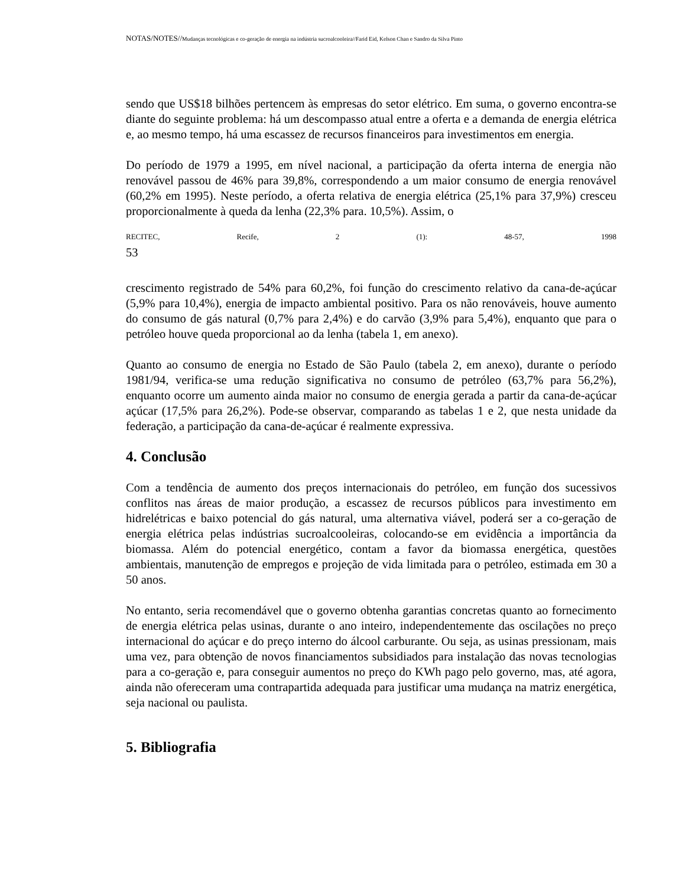NOTAS/NOTES//Mudanças tecnológicas e co-geração de energia na indústria sucroalcooleira//Farid Eid, Kelson Chan e Sandro da Silva Pinto
sendo que US$18 bilhões pertencem às empresas do setor elétrico. Em suma, o governo encontra-se diante do seguinte problema: há um descompasso atual entre a oferta e a demanda de energia elétrica e, ao mesmo tempo, há uma escassez de recursos financeiros para investimentos em energia.
Do período de 1979 a 1995, em nível nacional, a participação da oferta interna de energia não renovável passou de 46% para 39,8%, correspondendo a um maior consumo de energia renovável (60,2% em 1995). Neste período, a oferta relativa de energia elétrica (25,1% para 37,9%) cresceu proporcionalmente à queda da lenha (22,3% para. 10,5%). Assim, o
RECITEC, Recife, 2 (1): 48-57, 1998
53
crescimento registrado de 54% para 60,2%, foi função do crescimento relativo da cana-de-açúcar (5,9% para 10,4%), energia de impacto ambiental positivo. Para os não renováveis, houve aumento do consumo de gás natural (0,7% para 2,4%) e do carvão (3,9% para 5,4%), enquanto que para o petróleo houve queda proporcional ao da lenha (tabela 1, em anexo).
Quanto ao consumo de energia no Estado de São Paulo (tabela 2, em anexo), durante o período 1981/94, verifica-se uma redução significativa no consumo de petróleo (63,7% para 56,2%), enquanto ocorre um aumento ainda maior no consumo de energia gerada a partir da cana-de-açúcar açúcar (17,5% para 26,2%). Pode-se observar, comparando as tabelas 1 e 2, que nesta unidade da federação, a participação da cana-de-açúcar é realmente expressiva.
4. Conclusão
Com a tendência de aumento dos preços internacionais do petróleo, em função dos sucessivos conflitos nas áreas de maior produção, a escassez de recursos públicos para investimento em hidrelétricas e baixo potencial do gás natural, uma alternativa viável, poderá ser a co-geração de energia elétrica pelas indústrias sucroalcooleiras, colocando-se em evidência a importância da biomassa. Além do potencial energético, contam a favor da biomassa energética, questões ambientais, manutenção de empregos e projeção de vida limitada para o petróleo, estimada em 30 a 50 anos.
No entanto, seria recomendável que o governo obtenha garantias concretas quanto ao fornecimento de energia elétrica pelas usinas, durante o ano inteiro, independentemente das oscilações no preço internacional do açúcar e do preço interno do álcool carburante. Ou seja, as usinas pressionam, mais uma vez, para obtenção de novos financiamentos subsidiados para instalação das novas tecnologias para a co-geração e, para conseguir aumentos no preço do KWh pago pelo governo, mas, até agora, ainda não ofereceram uma contrapartida adequada para justificar uma mudança na matriz energética, seja nacional ou paulista.
5. Bibliografia